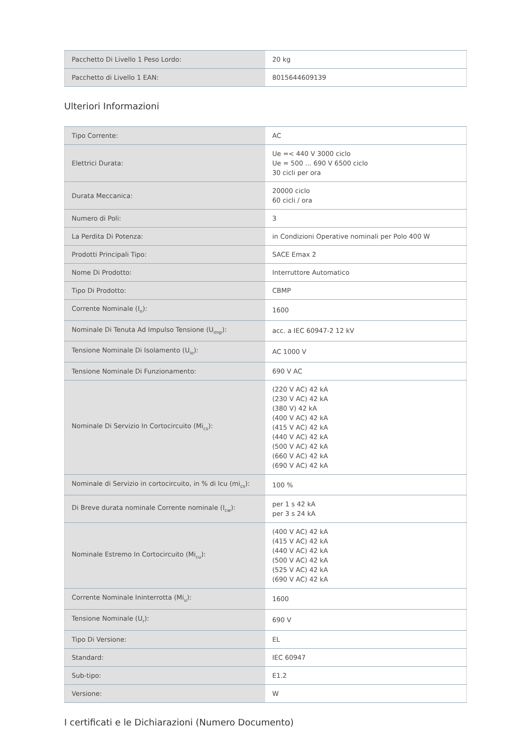| Pacchetto Di Livello 1 Peso Lordo: | 20 kg |
| Pacchetto di Livello 1 EAN: | 8015644609139 |
Ulteriori Informazioni
| Tipo Corrente: | AC |
| Elettrici Durata: | Ue =< 440 V 3000 ciclo Ue = 500 ... 690 V 6500 ciclo 30 cicli per ora |
| Durata Meccanica: | 20000 ciclo 60 cicli / ora |
| Numero di Poli: | 3 |
| La Perdita Di Potenza: | in Condizioni Operative nominali per Polo 400 W |
| Prodotti Principali Tipo: | SACE Emax 2 |
| Nome Di Prodotto: | Interruttore Automatico |
| Tipo Di Prodotto: | CBMP |
| Corrente Nominale (I<sub>n</sub>): | 1600 |
| Nominale Di Tenuta Ad Impulso Tensione (U<sub>imp</sub>): | acc. a IEC 60947-2 12 kV |
| Tensione Nominale Di Isolamento (U<sub>io</sub>): | AC 1000 V |
| Tensione Nominale Di Funzionamento: | 690 V AC |
| Nominale Di Servizio In Cortocircuito (Mi<sub>cs</sub>): | (220 V AC) 42 kA (230 V AC) 42 kA (380 V) 42 kA (400 V AC) 42 kA (415 V AC) 42 kA (440 V AC) 42 kA (500 V AC) 42 kA (660 V AC) 42 kA (690 V AC) 42 kA |
| Nominale di Servizio in cortocircuito, in % di Icu (mi<sub>cs</sub>): | 100 % |
| Di Breve durata nominale Corrente nominale (I<sub>cw</sub>): | per 1 s 42 kA per 3 s 24 kA |
| Nominale Estremo In Cortocircuito (Mi<sub>cu</sub>): | (400 V AC) 42 kA (415 V AC) 42 kA (440 V AC) 42 kA (500 V AC) 42 kA (525 V AC) 42 kA (690 V AC) 42 kA |
| Corrente Nominale Ininterrotta (Mi<sub>u</sub>): | 1600 |
| Tensione Nominale (U<sub>r</sub>): | 690 V |
| Tipo Di Versione: | EL |
| Standard: | IEC 60947 |
| Sub-tipo: | E1.2 |
| Versione: | W |
I certificati e le Dichiarazioni (Numero Documento)